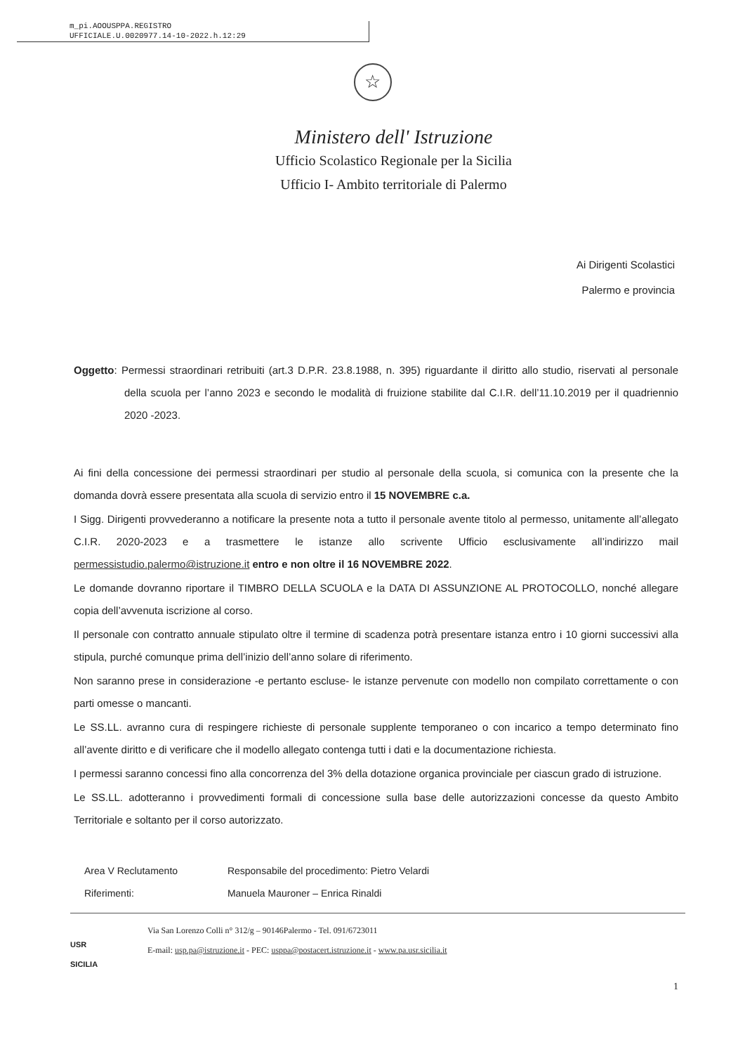m_pi.AOOUSPPA.REGISTRO
UFFICIALE.U.0020977.14-10-2022.h.12:29
☆
Ministero dell' Istruzione
Ufficio Scolastico Regionale per la Sicilia
Ufficio I- Ambito territoriale di Palermo
Ai Dirigenti Scolastici
Palermo e provincia
Oggetto: Permessi straordinari retribuiti (art.3 D.P.R. 23.8.1988, n. 395) riguardante il diritto allo studio, riservati al personale della scuola per l’anno 2023 e secondo le modalità di fruizione stabilite dal C.I.R. dell’11.10.2019 per il quadriennio 2020 -2023.
Ai fini della concessione dei permessi straordinari per studio al personale della scuola, si comunica con la presente che la domanda dovrà essere presentata alla scuola di servizio entro il 15 NOVEMBRE c.a.
I Sigg. Dirigenti provvederanno a notificare la presente nota a tutto il personale avente titolo al permesso, unitamente all’allegato C.I.R. 2020-2023 e a trasmettere le istanze allo scrivente Ufficio esclusivamente all’indirizzo mail permessistudio.palermo@istruzione.it entro e non oltre il 16 NOVEMBRE 2022.
Le domande dovranno riportare il TIMBRO DELLA SCUOLA e la DATA DI ASSUNZIONE AL PROTOCOLLO, nonché allegare copia dell’avvenuta iscrizione al corso.
Il personale con contratto annuale stipulato oltre il termine di scadenza potrà presentare istanza entro i 10 giorni successivi alla stipula, purché comunque prima dell’inizio dell’anno solare di riferimento.
Non saranno prese in considerazione -e pertanto escluse- le istanze pervenute con modello non compilato correttamente o con parti omesse o mancanti.
Le SS.LL. avranno cura di respingere richieste di personale supplente temporaneo o con incarico a tempo determinato fino all’avente diritto e di verificare che il modello allegato contenga tutti i dati e la documentazione richiesta.
I permessi saranno concessi fino alla concorrenza del 3% della dotazione organica provinciale per ciascun grado di istruzione.
Le SS.LL. adotteranno i provvedimenti formali di concessione sulla base delle autorizzazioni concesse da questo Ambito Territoriale e soltanto per il corso autorizzato.
Area V Reclutamento Responsabile del procedimento: Pietro Velardi
Riferimenti: Manuela Mauroner – Enrica Rinaldi
USR
SICILIA
Via San Lorenzo Colli n° 312/g – 90146Palermo - Tel. 091/6723011
E-mail: usp.pa@istruzione.it - PEC: usppa@postacert.istruzione.it - www.pa.usr.sicilia.it
1